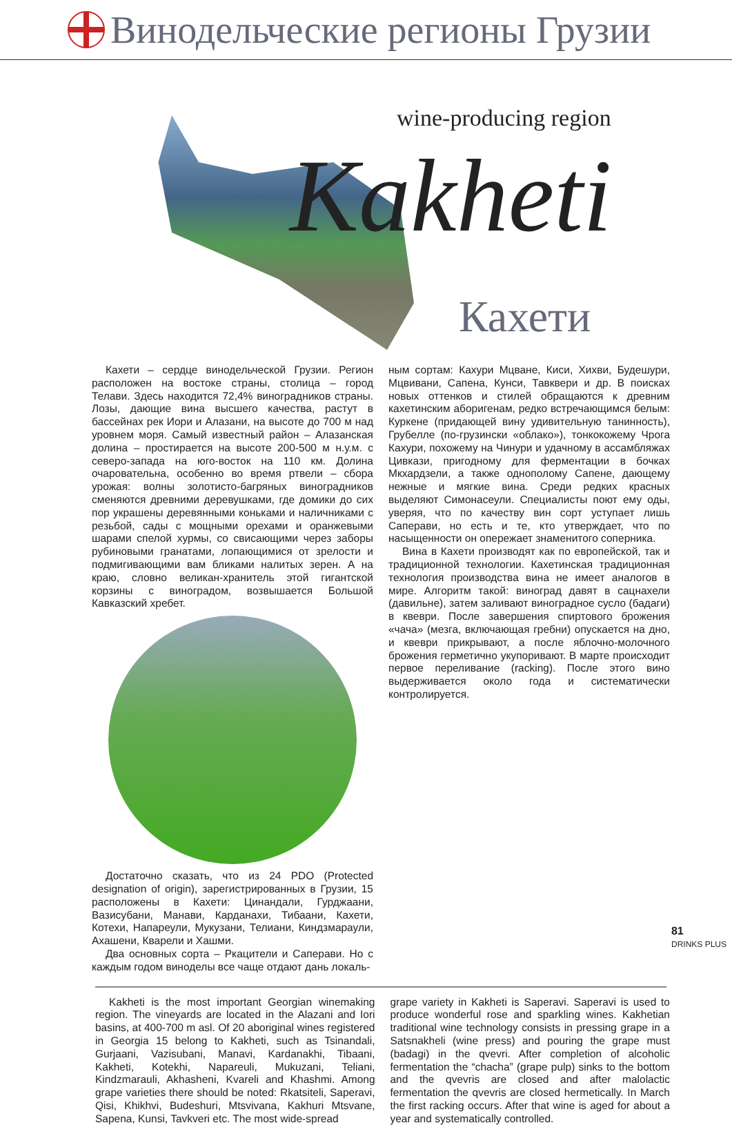Винодельческие регионы Грузии
wine-producing region
Kakheti
Кахети
Кахети – сердце винодельческой Грузии. Регион расположен на востоке страны, столица – город Телави. Здесь находится 72,4% виноградников страны. Лозы, дающие вина высшего качества, растут в бассейнах рек Иори и Алазани, на высоте до 700 м над уровнем моря. Самый известный район – Алазанская долина – простирается на высоте 200-500 м н.у.м. с северо-запада на юго-восток на 110 км. Долина очаровательна, особенно во время ртвели – сбора урожая: волны золотисто-багряных виноградников сменяются древними деревушками, где домики до сих пор украшены деревянными коньками и наличниками с резьбой, сады с мощными орехами и оранжевыми шарами спелой хурмы, со свисающими через заборы рубиновыми гранатами, лопающимися от зрелости и подмигивающими вам бликами налитых зерен. А на краю, словно великан-хранитель этой гигантской корзины с виноградом, возвышается Большой Кавказский хребет.
Достаточно сказать, что из 24 PDO (Protected designation of origin), зарегистрированных в Грузии, 15 расположены в Кахети: Цинандали, Гурджаани, Вазисубани, Манави, Карданахи, Тибаани, Кахети, Котехи, Напареули, Мукузани, Телиани, Киндзмараули, Ахашени, Кварели и Хашми.
Два основных сорта – Ркацители и Саперави. Но с каждым годом виноделы все чаще отдают дань локаль-
ным сортам: Кахури Мцване, Киси, Хихви, Будешури, Мцвивани, Сапена, Кунси, Тавквери и др. В поисках новых оттенков и стилей обращаются к древним кахетинским аборигенам, редко встречающимся белым: Куркене (придающей вину удивительную танинность), Грубелле (по-грузински «облако»), тонкокожему Чрога Кахури, похожему на Чинури и удачному в ассамбляжах Цивкази, пригодному для ферментации в бочках Мкхардзели, а также однополому Сапене, дающему нежные и мягкие вина. Среди редких красных выделяют Симонасеули. Специалисты поют ему оды, уверяя, что по качеству вин сорт уступает лишь Саперави, но есть и те, кто утверждает, что по насыщенности он опережает знаменитого соперника.
Вина в Кахети производят как по европейской, так и традиционной технологии. Кахетинская традиционная технология производства вина не имеет аналогов в мире. Алгоритм такой: виноград давят в сацнахели (давильне), затем заливают виноградное сусло (бадаги) в квеври. После завершения спиртового брожения «чача» (мезга, включающая гребни) опускается на дно, и квеври прикрывают, а после яблочно-молочного брожения герметично укупоривают. В марте происходит первое переливание (racking). После этого вино выдерживается около года и систематически контролируется.
Kakheti is the most important Georgian winemaking region. The vineyards are located in the Alazani and Iori basins, at 400-700 m asl. Of 20 aboriginal wines registered in Georgia 15 belong to Kakheti, such as Tsinandali, Gurjaani, Vazisubani, Manavi, Kardanakhi, Tibaani, Kakheti, Kotekhi, Napareuli, Mukuzani, Teliani, Kindzmarauli, Akhasheni, Kvareli and Khashmi. Among grape varieties there should be noted: Rkatsiteli, Saperavi, Qisi, Khikhvi, Budeshuri, Mtsvivana, Kakhuri Mtsvane, Sapena, Kunsi, Tavkveri etc. The most wide-spread
grape variety in Kakheti is Saperavi. Saperavi is used to produce wonderful rose and sparkling wines. Kakhetian traditional wine technology consists in pressing grape in a Satsnakheli (wine press) and pouring the grape must (badagi) in the qvevri. After completion of alcoholic fermentation the “chacha” (grape pulp) sinks to the bottom and the qvevris are closed and after malolactic fermentation the qvevris are closed hermetically. In March the first racking occurs. After that wine is aged for about a year and systematically controlled.
81
DRINKS PLUS